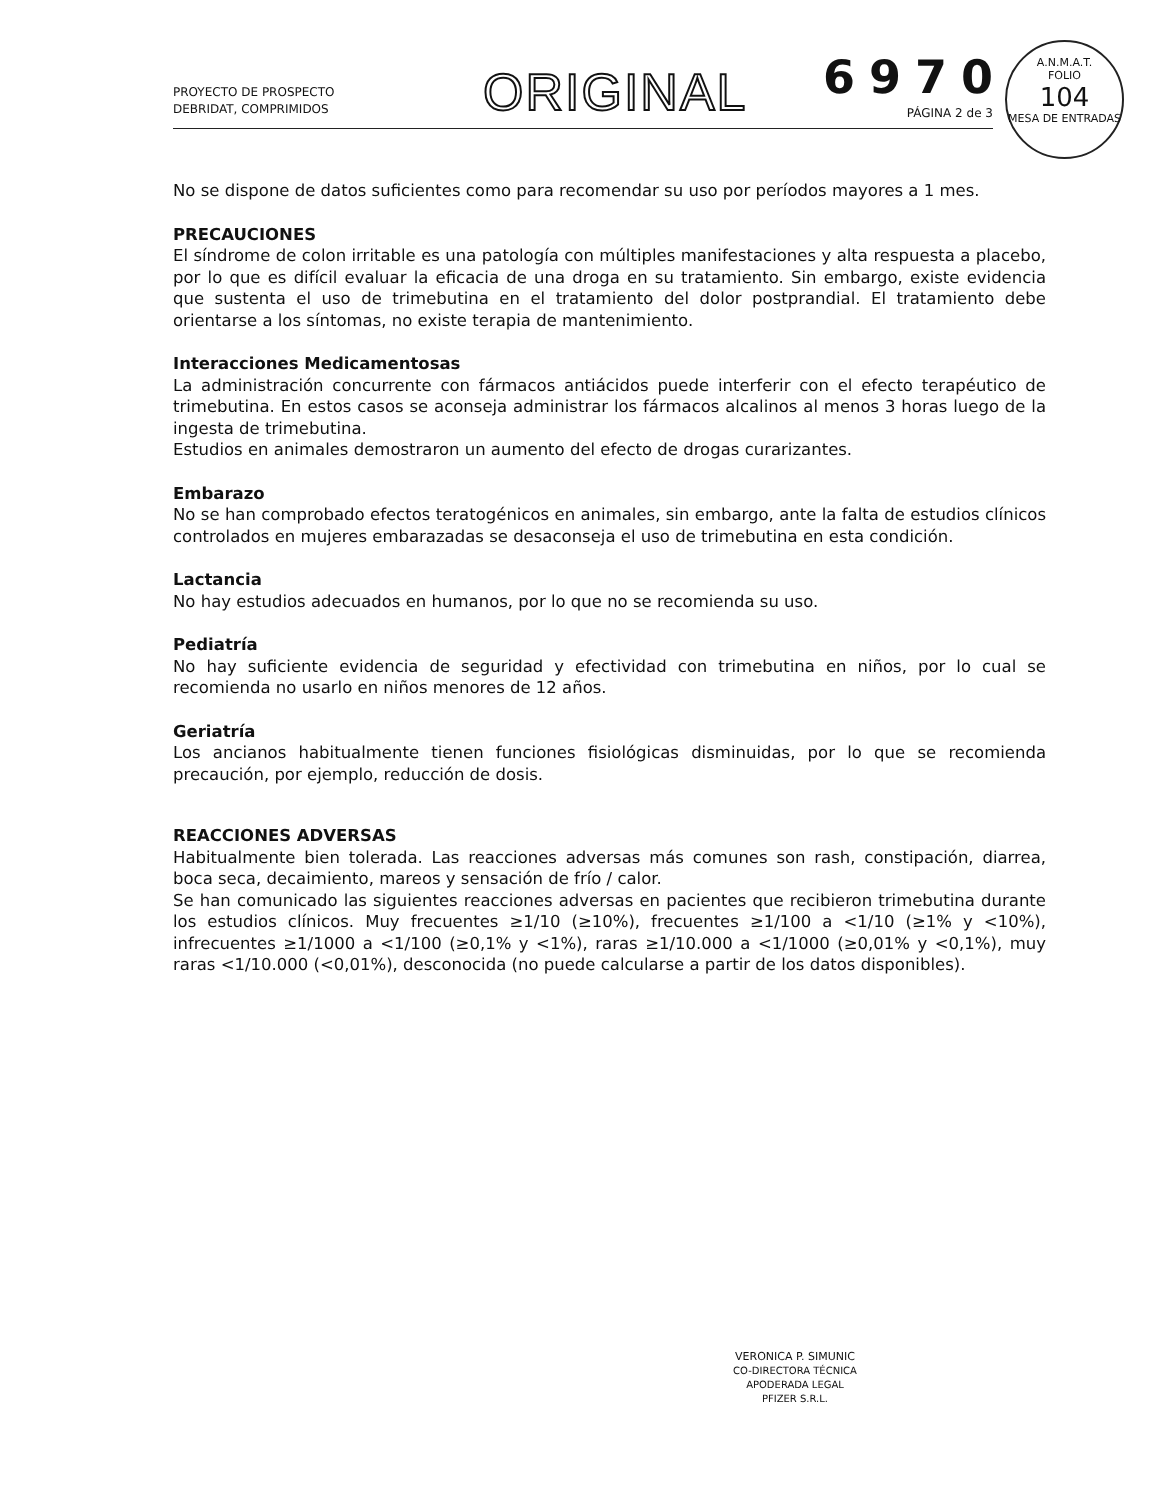PROYECTO DE PROSPECTO
DEBRIDAT, COMPRIMIDOS
ORIGINAL 6970
PÁGINA 2 de 3
A.N.M.A.T.
FOLIO
104
MESA DE ENTRADAS
No se dispone de datos suficientes como para recomendar su uso por períodos mayores a 1 mes.
PRECAUCIONES
El síndrome de colon irritable es una patología con múltiples manifestaciones y alta respuesta a placebo, por lo que es difícil evaluar la eficacia de una droga en su tratamiento. Sin embargo, existe evidencia que sustenta el uso de trimebutina en el tratamiento del dolor postprandial. El tratamiento debe orientarse a los síntomas, no existe terapia de mantenimiento.
Interacciones Medicamentosas
La administración concurrente con fármacos antiácidos puede interferir con el efecto terapéutico de trimebutina. En estos casos se aconseja administrar los fármacos alcalinos al menos 3 horas luego de la ingesta de trimebutina.
Estudios en animales demostraron un aumento del efecto de drogas curarizantes.
Embarazo
No se han comprobado efectos teratogénicos en animales, sin embargo, ante la falta de estudios clínicos controlados en mujeres embarazadas se desaconseja el uso de trimebutina en esta condición.
Lactancia
No hay estudios adecuados en humanos, por lo que no se recomienda su uso.
Pediatría
No hay suficiente evidencia de seguridad y efectividad con trimebutina en niños, por lo cual se recomienda no usarlo en niños menores de 12 años.
Geriatría
Los ancianos habitualmente tienen funciones fisiológicas disminuidas, por lo que se recomienda precaución, por ejemplo, reducción de dosis.
REACCIONES ADVERSAS
Habitualmente bien tolerada. Las reacciones adversas más comunes son rash, constipación, diarrea, boca seca, decaimiento, mareos y sensación de frío / calor.
Se han comunicado las siguientes reacciones adversas en pacientes que recibieron trimebutina durante los estudios clínicos. Muy frecuentes ≥1/10 (≥10%), frecuentes ≥1/100 a <1/10 (≥1% y <10%), infrecuentes ≥1/1000 a <1/100 (≥0,1% y <1%), raras ≥1/10.000 a <1/1000 (≥0,01% y <0,1%), muy raras <1/10.000 (<0,01%), desconocida (no puede calcularse a partir de los datos disponibles).
VERONICA P. SIMUNIC
CO-DIRECTORA TÉCNICA
APODERADA LEGAL
PFIZER S.R.L.